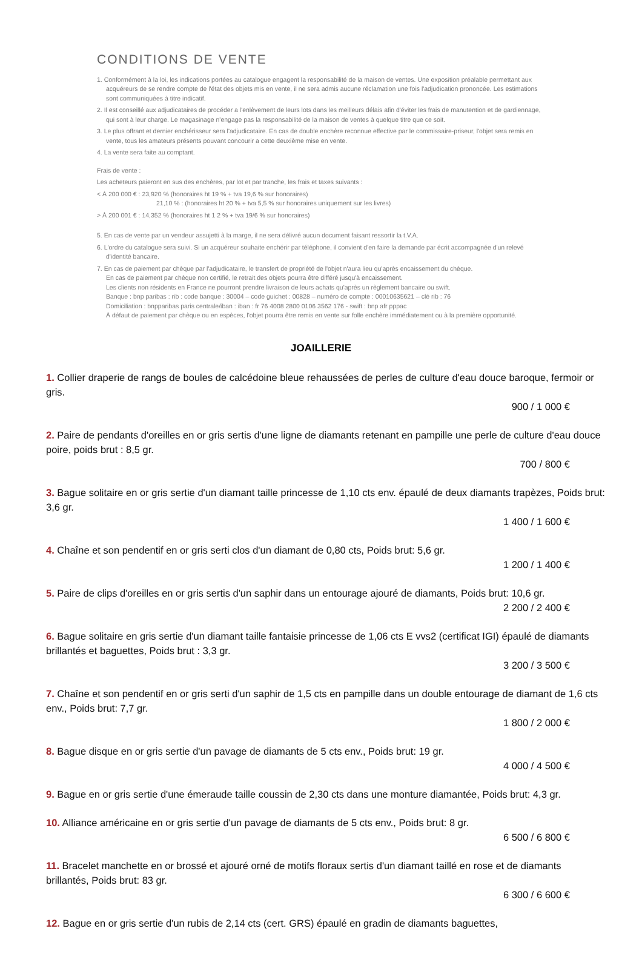CONDITIONS DE VENTE
1. Conformément à la loi, les indications portées au catalogue engagent la responsabilité de la maison de ventes. Une exposition préalable permettant aux acquéreurs de se rendre compte de l'état des objets mis en vente, il ne sera admis aucune réclamation une fois l'adjudication prononcée. Les estimations sont communiquées à titre indicatif.
2. Il est conseillé aux adjudicataires de procéder a l'enlèvement de leurs lots dans les meilleurs délais afin d'éviter les frais de manutention et de gardiennage, qui sont à leur charge. Le magasinage n'engage pas la responsabilité de la maison de ventes à quelque titre que ce soit.
3. Le plus offrant et dernier enchérisseur sera l'adjudicataire. En cas de double enchère reconnue effective par le commissaire-priseur, l'objet sera remis en vente, tous les amateurs présents pouvant concourir a cette deuxième mise en vente.
4. La vente sera faite au comptant.
Frais de vente :
Les acheteurs paieront en sus des enchères, par lot et par tranche, les frais et taxes suivants :
< À 200 000 € : 23,920 % (honoraires ht 19 % + tva 19,6 % sur honoraires)
21,10 % : (honoraires ht 20 % + tva 5,5 % sur honoraires uniquement sur les livres)
> À 200 001 € : 14,352 % (honoraires ht 1 2 % + tva 19/6 % sur honoraires)
5. En cas de vente par un vendeur assujetti à la marge, il ne sera délivré aucun document faisant ressortir la t.V.A.
6. L'ordre du catalogue sera suivi. Si un acquéreur souhaite enchérir par téléphone, il convient d'en faire la demande par écrit accompagnée d'un relevé d'identité bancaire.
7. En cas de paiement par chèque par l'adjudicataire, le transfert de propriété de l'objet n'aura lieu qu'après encaissement du chèque.
En cas de paiement par chèque non certifié, le retrait des objets pourra être différé jusqu'à encaissement.
Les clients non résidents en France ne pourront prendre livraison de leurs achats qu'après un règlement bancaire ou swift.
Banque : bnp paribas : rib : code banque : 30004 – code guichet : 00828 – numéro de compte : 00010635621 – clé rib : 76
Domiciliation : bnpparibas paris centrale/iban : iban : fr 76 4008 2800 0106 3562 176 - swift : bnp afr pppac
À défaut de paiement par chèque ou en espèces, l'objet pourra être remis en vente sur folle enchère immédiatement ou à la première opportunité.
JOAILLERIE
1. Collier draperie de rangs de boules de calcédoine bleue rehaussées de perles de culture d'eau douce baroque, fermoir or gris.
900 / 1 000 €
2. Paire de pendants d'oreilles en or gris sertis d'une ligne de diamants retenant en pampille une perle de culture d'eau douce poire, poids brut : 8,5 gr.
700 / 800 €
3. Bague solitaire en or gris sertie d'un diamant taille princesse de 1,10 cts env. épaulé de deux diamants trapèzes, Poids brut: 3,6 gr.
1 400 / 1 600 €
4. Chaîne et son pendentif en or gris serti clos d'un diamant de 0,80 cts, Poids brut: 5,6 gr.
1 200 / 1 400 €
5. Paire de clips d'oreilles en or gris sertis d'un saphir dans un entourage ajouré de diamants, Poids brut: 10,6 gr.
2 200 / 2 400 €
6. Bague solitaire en gris sertie d'un diamant taille fantaisie princesse de 1,06 cts E vvs2 (certificat IGI) épaulé de diamants brillantés et baguettes, Poids brut : 3,3 gr.
3 200 / 3 500 €
7. Chaîne et son pendentif en or gris serti d'un saphir de 1,5 cts en pampille dans un double entourage de diamant de 1,6 cts env., Poids brut: 7,7 gr.
1 800 / 2 000 €
8. Bague disque en or gris sertie d'un pavage de diamants de 5 cts env., Poids brut: 19 gr.
4 000 / 4 500 €
9. Bague en or gris sertie d'une émeraude taille coussin de 2,30 cts dans une monture diamantée, Poids brut: 4,3 gr.
10. Alliance américaine en or gris sertie d'un pavage de diamants de 5 cts env., Poids brut: 8 gr.
6 500 / 6 800 €
11. Bracelet manchette en or brossé et ajouré orné de motifs floraux sertis d'un diamant taillé en rose et de diamants brillantés, Poids brut: 83 gr.
6 300 / 6 600 €
12. Bague en or gris sertie d'un rubis de 2,14 cts (cert. GRS) épaulé en gradin de diamants baguettes,